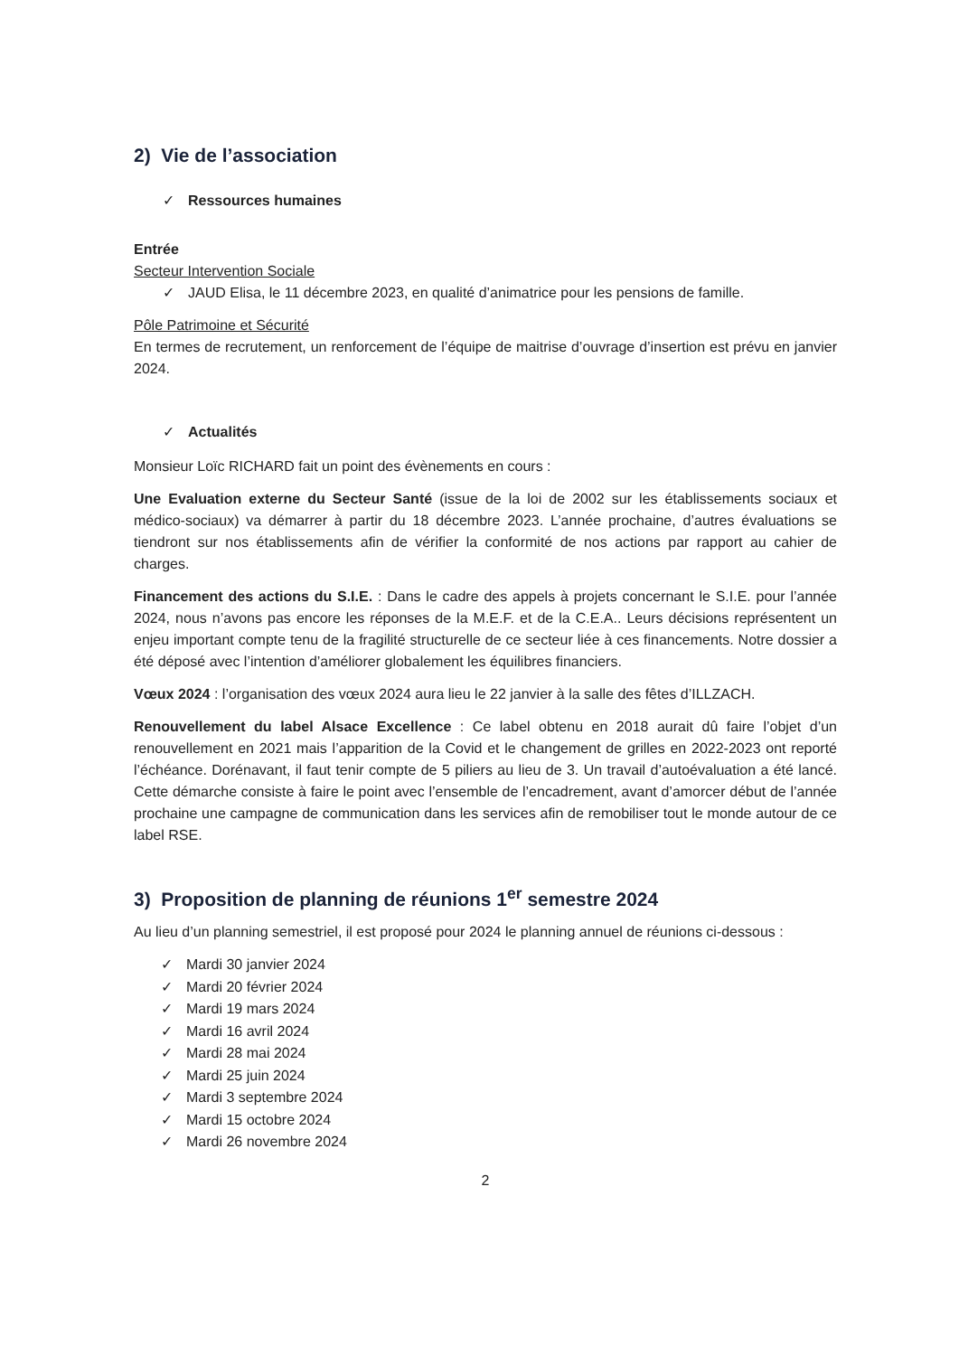2) Vie de l’association
✓ Ressources humaines
Entrée
Secteur Intervention Sociale
✓ JAUD Elisa, le 11 décembre 2023, en qualité d’animatrice pour les pensions de famille.
Pôle Patrimoine et Sécurité
En termes de recrutement, un renforcement de l’équipe de maitrise d’ouvrage d’insertion est prévu en janvier 2024.
✓ Actualités
Monsieur Loïc RICHARD fait un point des évènements en cours :
Une Evaluation externe du Secteur Santé (issue de la loi de 2002 sur les établissements sociaux et médico-sociaux) va démarrer à partir du 18 décembre 2023. L’année prochaine, d’autres évaluations se tiendront sur nos établissements afin de vérifier la conformité de nos actions par rapport au cahier de charges.
Financement des actions du S.I.E. : Dans le cadre des appels à projets concernant le S.I.E. pour l’année 2024, nous n’avons pas encore les réponses de la M.E.F. et de la C.E.A.. Leurs décisions représentent un enjeu important compte tenu de la fragilité structurelle de ce secteur liée à ces financements. Notre dossier a été déposé avec l’intention d’améliorer globalement les équilibres financiers.
Vœux 2024 : l’organisation des vœux 2024 aura lieu le 22 janvier à la salle des fêtes d’ILLZACH.
Renouvellement du label Alsace Excellence : Ce label obtenu en 2018 aurait dû faire l’objet d’un renouvellement en 2021 mais l’apparition de la Covid et le changement de grilles en 2022-2023 ont reporté l’échéance. Dorénavant, il faut tenir compte de 5 piliers au lieu de 3. Un travail d’autoévaluation a été lancé. Cette démarche consiste à faire le point avec l’ensemble de l’encadrement, avant d’amorcer début de l’année prochaine une campagne de communication dans les services afin de remobiliser tout le monde autour de ce label RSE.
3) Proposition de planning de réunions 1<sup>er</sup> semestre 2024
Au lieu d’un planning semestriel, il est proposé pour 2024 le planning annuel de réunions ci-dessous :
✓ Mardi 30 janvier 2024
✓ Mardi 20 février 2024
✓ Mardi 19 mars 2024
✓ Mardi 16 avril 2024
✓ Mardi 28 mai 2024
✓ Mardi 25 juin 2024
✓ Mardi 3 septembre 2024
✓ Mardi 15 octobre 2024
✓ Mardi 26 novembre 2024
2